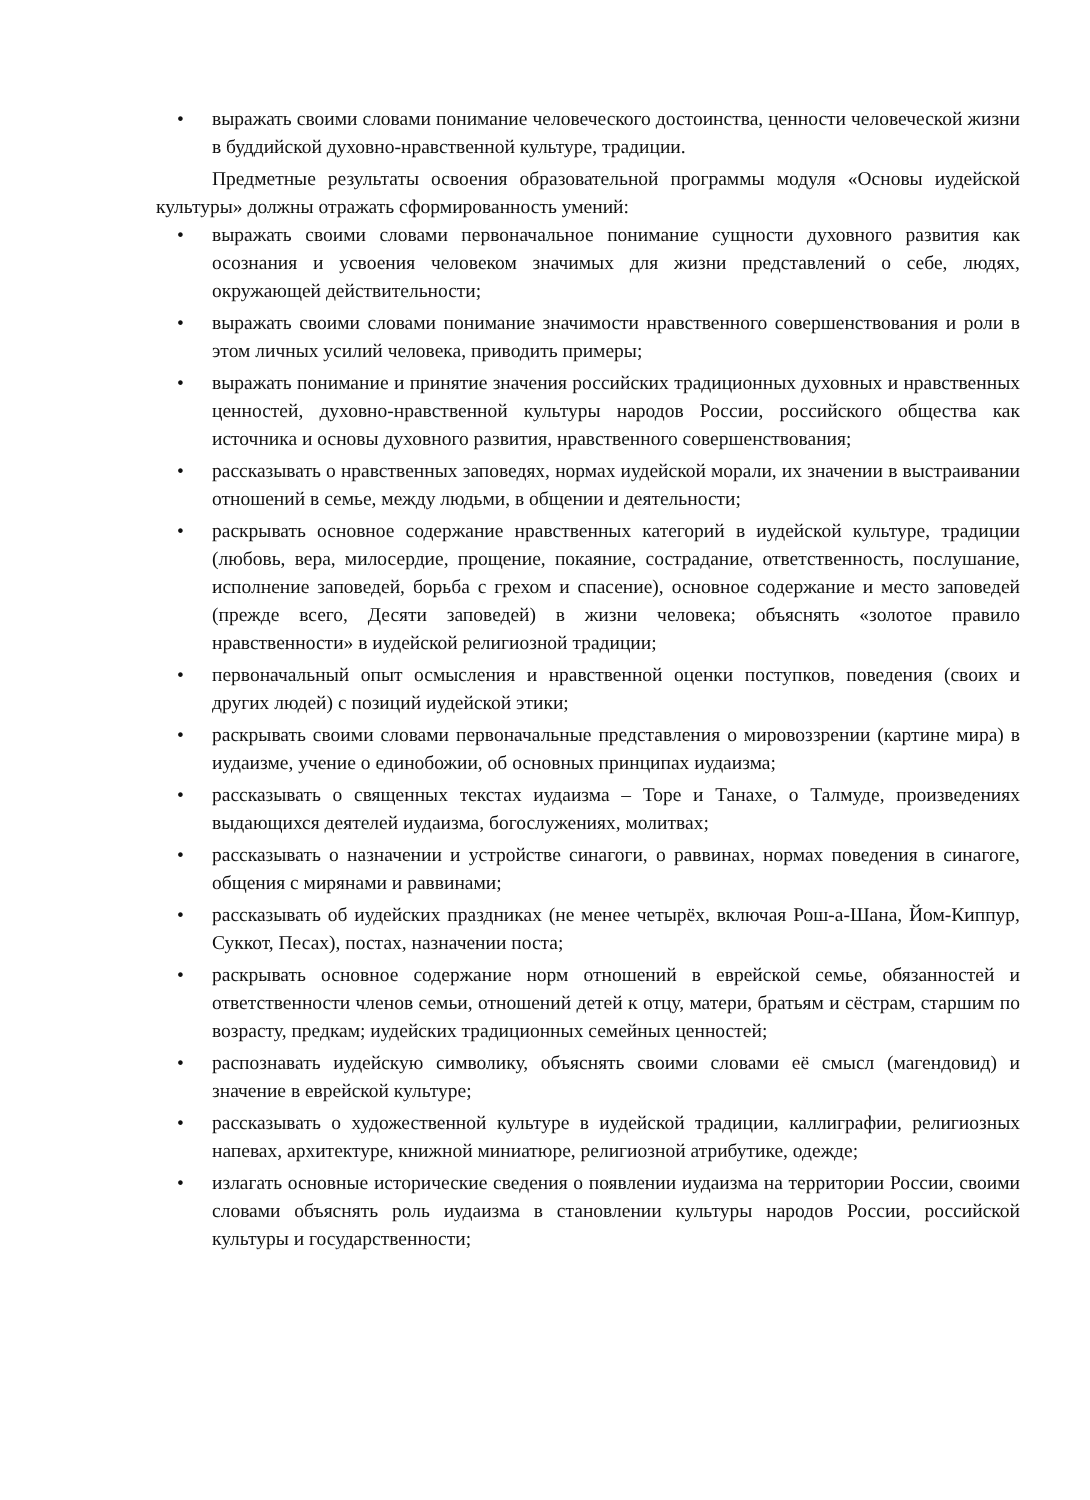• выражать своими словами понимание человеческого достоинства, ценности человеческой жизни в буддийской духовно-нравственной культуре, традиции.
Предметные результаты освоения образовательной программы модуля «Основы иудейской культуры» должны отражать сформированность умений:
• выражать своими словами первоначальное понимание сущности духовного развития как осознания и усвоения человеком значимых для жизни представлений о себе, людях, окружающей действительности;
• выражать своими словами понимание значимости нравственного совершенствования и роли в этом личных усилий человека, приводить примеры;
• выражать понимание и принятие значения российских традиционных духовных и нравственных ценностей, духовно-нравственной культуры народов России, российского общества как источника и основы духовного развития, нравственного совершенствования;
• рассказывать о нравственных заповедях, нормах иудейской морали, их значении в выстраивании отношений в семье, между людьми, в общении и деятельности;
• раскрывать основное содержание нравственных категорий в иудейской культуре, традиции (любовь, вера, милосердие, прощение, покаяние, сострадание, ответственность, послушание, исполнение заповедей, борьба с грехом и спасение), основное содержание и место заповедей (прежде всего, Десяти заповедей) в жизни человека; объяснять «золотое правило нравственности» в иудейской религиозной традиции;
• первоначальный опыт осмысления и нравственной оценки поступков, поведения (своих и других людей) с позиций иудейской этики;
• раскрывать своими словами первоначальные представления о мировоззрении (картине мира) в иудаизме, учение о единобожии, об основных принципах иудаизма;
• рассказывать о священных текстах иудаизма – Торе и Танахе, о Талмуде, произведениях выдающихся деятелей иудаизма, богослужениях, молитвах;
• рассказывать о назначении и устройстве синагоги, о раввинах, нормах поведения в синагоге, общения с мирянами и раввинами;
• рассказывать об иудейских праздниках (не менее четырёх, включая Рош-а-Шана, Йом-Киппур, Суккот, Песах), постах, назначении поста;
• раскрывать основное содержание норм отношений в еврейской семье, обязанностей и ответственности членов семьи, отношений детей к отцу, матери, братьям и сёстрам, старшим по возрасту, предкам; иудейских традиционных семейных ценностей;
• распознавать иудейскую символику, объяснять своими словами её смысл (магендовид) и значение в еврейской культуре;
• рассказывать о художественной культуре в иудейской традиции, каллиграфии, религиозных напевах, архитектуре, книжной миниатюре, религиозной атрибутике, одежде;
• излагать основные исторические сведения о появлении иудаизма на территории России, своими словами объяснять роль иудаизма в становлении культуры народов России, российской культуры и государственности;